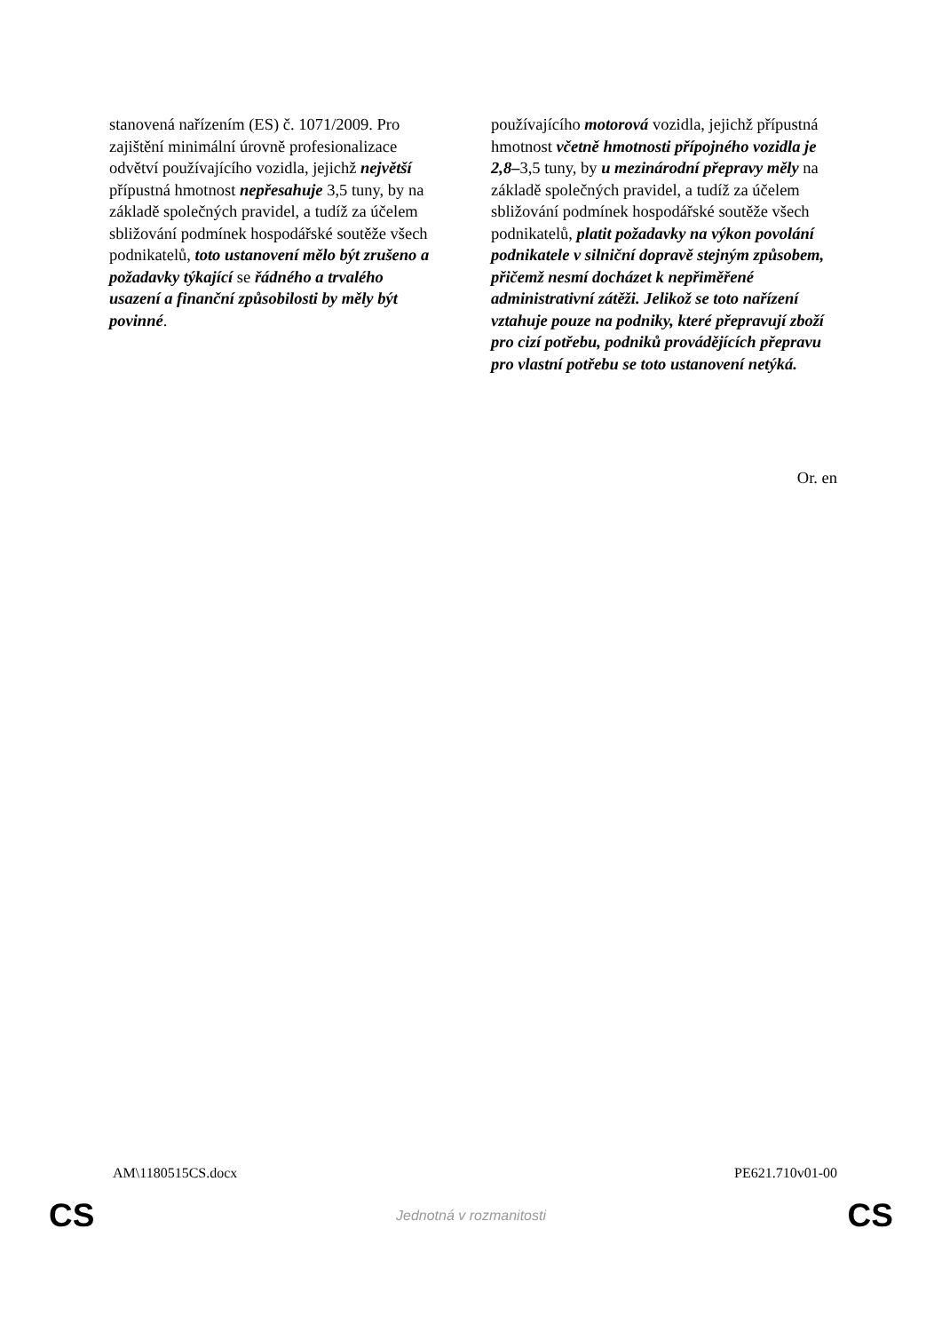| stanovená nařízením (ES) č. 1071/2009. Pro zajištění minimální úrovně profesionalizace odvětví používajícího vozidla, jejichž největší přípustná hmotnost nepřesahuje 3,5 tuny, by na základě společných pravidel, a tudíž za účelem sbližování podmínek hospodářské soutěže všech podnikatelů, toto ustanovení mělo být zrušeno a požadavky týkající se řádného a trvalého usazení a finanční způsobilosti by měly být povinné . | používajícího motorová vozidla, jejichž přípustná hmotnost včetně hmotnosti přípojného vozidla je 2,8– 3,5 tuny, by u mezinárodní přepravy měly na základě společných pravidel, a tudíž za účelem sbližování podmínek hospodářské soutěže všech podnikatelů, platit požadavky na výkon povolání podnikatele v silniční dopravě stejným způsobem, přičemž nesmí docházet k nepřiměřené administrativní zátěži. Jelikož se toto nařízení vztahuje pouze na podniky, které přepravují zboží pro cizí potřebu, podniků provádějících přepravu pro vlastní potřebu se toto ustanovení netýká. |
Or. en
AM\1180515CS.docx PE621.710v01-00
CS Jednotná v rozmanitosti CS